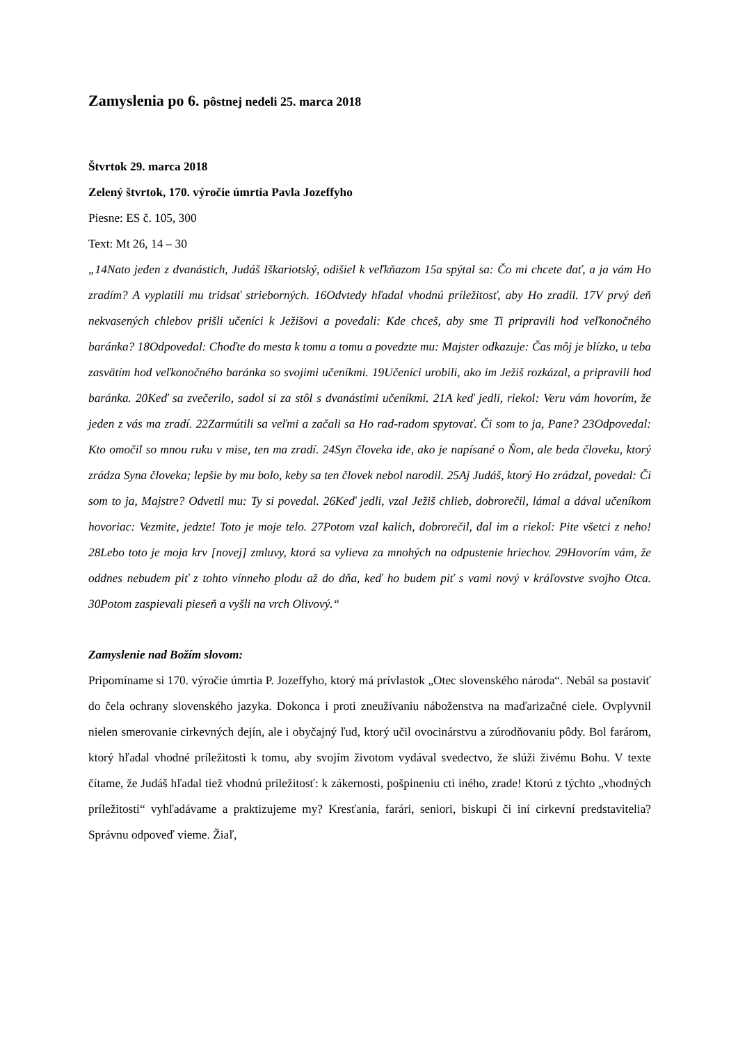Zamyslenia po 6. pôstnej nedeli 25. marca 2018
Štvrtok 29. marca 2018
Zelený štvrtok, 170. výročie úmrtia Pavla Jozeffyho
Piesne: ES č. 105, 300
Text: Mt 26, 14 – 30
„14Nato jeden z dvanástich, Judáš Iškariotský, odišiel k veľkňazom 15a spýtal sa: Čo mi chcete dať, a ja vám Ho zradím? A vyplatili mu tridsať strieborných. 16Odvtedy hľadal vhodnú príležitosť, aby Ho zradil. 17V prvý deň nekvasených chlebov prišli učeníci k Ježišovi a povedali: Kde chceš, aby sme Ti pripravili hod veľkonočného baránka? 18Odpovedal: Choďte do mesta k tomu a tomu a povedzte mu: Majster odkazuje: Čas môj je blízko, u teba zasvätím hod veľkonočného baránka so svojimi učeníkmi. 19Učeníci urobili, ako im Ježiš rozkázal, a pripravili hod baránka. 20Keď sa zvečerilo, sadol si za stôl s dvanástimi učeníkmi. 21A keď jedli, riekol: Veru vám hovorím, že jeden z vás ma zradí. 22Zarmútili sa veľmi a začali sa Ho rad-radom spytovať. Či som to ja, Pane? 23Odpovedal: Kto omočil so mnou ruku v mise, ten ma zradí. 24Syn človeka ide, ako je napísané o Ňom, ale beda človeku, ktorý zrádza Syna človeka; lepšie by mu bolo, keby sa ten človek nebol narodil. 25Aj Judáš, ktorý Ho zrádzal, povedal: Či som to ja, Majstre? Odvetil mu: Ty si povedal. 26Keď jedli, vzal Ježiš chlieb, dobrorečil, lámal a dával učeníkom hovoriac: Vezmite, jedzte! Toto je moje telo. 27Potom vzal kalich, dobrorečil, dal im a riekol: Pite všetci z neho! 28Lebo toto je moja krv [novej] zmluvy, ktorá sa vylieva za mnohých na odpustenie hriechov. 29Hovorím vám, že oddnes nebudem piť z tohto vínneho plodu až do dňa, keď ho budem piť s vami nový v kráľovstve svojho Otca. 30Potom zaspievali pieseň a vyšli na vrch Olivový.“
Zamyslenie nad Božím slovom:
Pripomíname si 170. výročie úmrtia P. Jozeffyho, ktorý má prívlastok „Otec slovenského národa“. Nebál sa postaviť do čela ochrany slovenského jazyka. Dokonca i proti zneužívaniu náboženstva na maďarizačné ciele. Ovplyvnil nielen smerovanie cirkevných dejín, ale i obyčajný ľud, ktorý učil ovocinárstvu a zúrodňovaniu pôdy. Bol farárom, ktorý hľadal vhodné príležitosti k tomu, aby svojím životom vydával svedectvo, že slúži živému Bohu. V texte čítame, že Judáš hľadal tiež vhodnú príležitosť: k zákernosti, pošpineniu cti iného, zrade! Ktorú z týchto „vhodných príležitostí“ vyhľadávame a praktizujeme my? Kresťania, farári, seniori, biskupi či iní cirkevní predstavitelia? Správnu odpoveď vieme. Žiaľ,